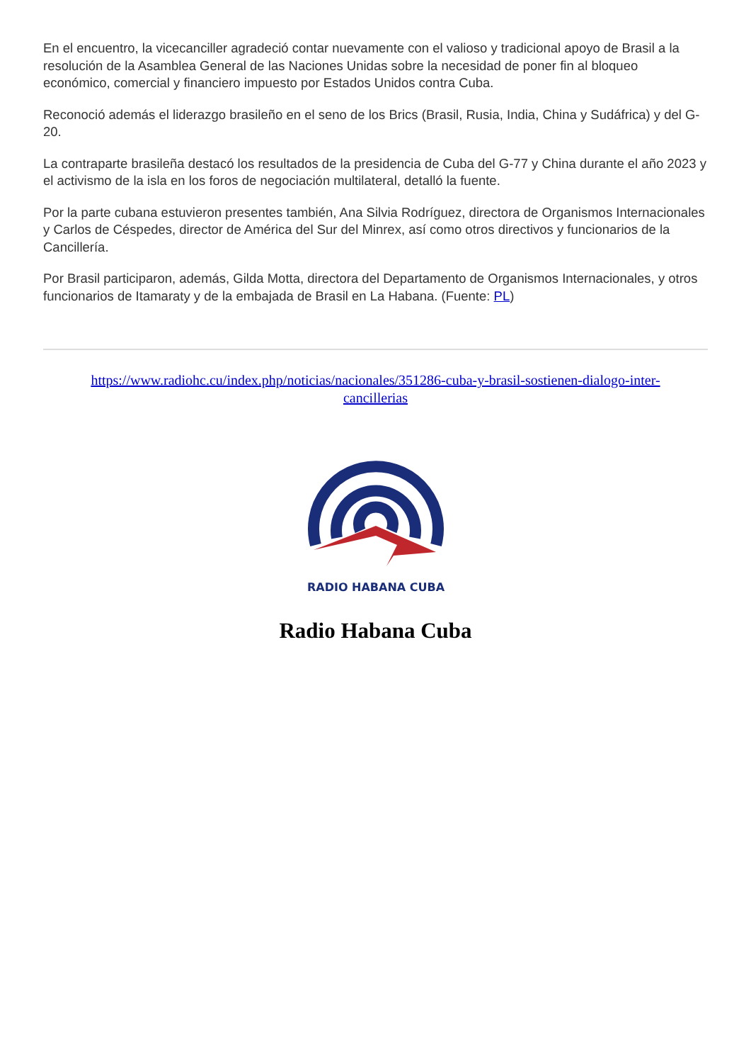En el encuentro, la vicecanciller agradeció contar nuevamente con el valioso y tradicional apoyo de Brasil a la resolución de la Asamblea General de las Naciones Unidas sobre la necesidad de poner fin al bloqueo económico, comercial y financiero impuesto por Estados Unidos contra Cuba.
Reconoció además el liderazgo brasileño en el seno de los Brics (Brasil, Rusia, India, China y Sudáfrica) y del G-20.
La contraparte brasileña destacó los resultados de la presidencia de Cuba del G-77 y China durante el año 2023 y el activismo de la isla en los foros de negociación multilateral, detalló la fuente.
Por la parte cubana estuvieron presentes también, Ana Silvia Rodríguez, directora de Organismos Internacionales y Carlos de Céspedes, director de América del Sur del Minrex, así como otros directivos y funcionarios de la Cancillería.
Por Brasil participaron, además, Gilda Motta, directora del Departamento de Organismos Internacionales, y otros funcionarios de Itamaraty y de la embajada de Brasil en La Habana. (Fuente: PL)
https://www.radiohc.cu/index.php/noticias/nacionales/351286-cuba-y-brasil-sostienen-dialogo-inter-cancillerias
RADIO HABANA CUBA
Radio Habana Cuba